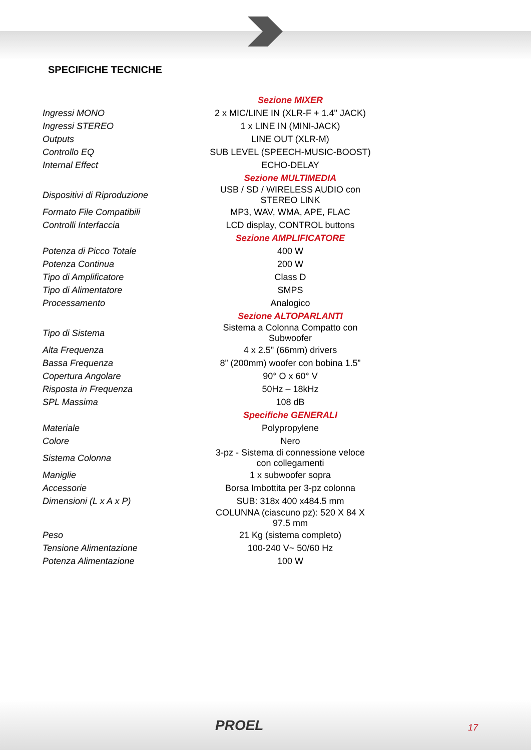SPECIFICHE TECNICHE
| | Sezione MIXER |
| Ingressi MONO | 2 x MIC/LINE IN (XLR-F + 1.4" JACK) |
| Ingressi STEREO | 1 x LINE IN (MINI-JACK) |
| Outputs | LINE OUT (XLR-M) |
| Controllo EQ | SUB LEVEL (SPEECH-MUSIC-BOOST) |
| Internal Effect | ECHO-DELAY |
| | Sezione MULTIMEDIA |
| Dispositivi di Riproduzione | USB / SD / WIRELESS AUDIO con STEREO LINK |
| Formato File Compatibili | MP3, WAV, WMA, APE, FLAC |
| Controlli Interfaccia | LCD display, CONTROL buttons |
| | Sezione AMPLIFICATORE |
| Potenza di Picco Totale | 400 W |
| Potenza Continua | 200 W |
| Tipo di Amplificatore | Class D |
| Tipo di Alimentatore | SMPS |
| Processamento | Analogico |
| | Sezione ALTOPARLANTI |
| Tipo di Sistema | Sistema a Colonna Compatto con Subwoofer |
| Alta Frequenza | 4 x 2.5" (66mm) drivers |
| Bassa Frequenza | 8” (200mm) woofer con bobina 1.5” |
| Copertura Angolare | 90° O x 60° V |
| Risposta in Frequenza | 50Hz – 18kHz |
| SPL Massima | 108 dB |
| | Specifiche GENERALI |
| Materiale | Polypropylene |
| Colore | Nero |
| Sistema Colonna | 3-pz - Sistema di connessione veloce con collegamenti |
| Maniglie | 1 x subwoofer sopra |
| Accessorie | Borsa Imbottita per 3-pz colonna |
| Dimensioni (L x A x P) | SUB: 318x 400 x484.5 mm |
| | COLUNNA (ciascuno pz): 520 X 84 X 97.5 mm |
| Peso | 21 Kg (sistema completo) |
| Tensione Alimentazione | 100-240 V~ 50/60 Hz |
| Potenza Alimentazione | 100 W |
PROEL 17